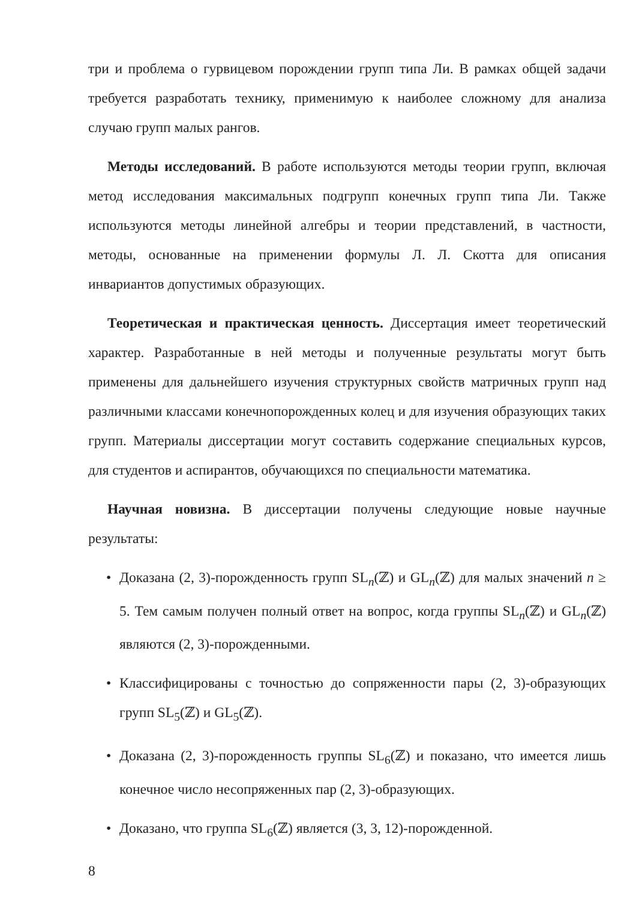три и проблема о гурвицевом порождении групп типа Ли. В рамках общей задачи требуется разработать технику, применимую к наиболее сложному для анализа случаю групп малых рангов.
Методы исследований. В работе используются методы теории групп, включая метод исследования максимальных подгрупп конечных групп типа Ли. Также используются методы линейной алгебры и теории представлений, в частности, методы, основанные на применении формулы Л. Л. Скотта для описания инвариантов допустимых образующих.
Теоретическая и практическая ценность. Диссертация имеет теоретический характер. Разработанные в ней методы и полученные результаты могут быть применены для дальнейшего изучения структурных свойств матричных групп над различными классами конечнопорожденных колец и для изучения образующих таких групп. Материалы диссертации могут составить содержание специальных курсов, для студентов и аспирантов, обучающихся по специальности математика.
Научная новизна. В диссертации получены следующие новые научные результаты:
• Доказана (2, 3)-порожденность групп SL<sub>n</sub>(ℤ) и GL<sub>n</sub>(ℤ) для малых значений n ≥ 5. Тем самым получен полный ответ на вопрос, когда группы SL<sub>n</sub>(ℤ) и GL<sub>n</sub>(ℤ) являются (2, 3)-порожденными.
• Классифицированы с точностью до сопряженности пары (2, 3)-образующих групп SL<sub>5</sub>(ℤ) и GL<sub>5</sub>(ℤ).
• Доказана (2, 3)-порожденность группы SL<sub>6</sub>(ℤ) и показано, что имеется лишь конечное число несопряженных пар (2, 3)-образующих.
• Доказано, что группа SL<sub>6</sub>(ℤ) является (3, 3, 12)-порожденной.
8